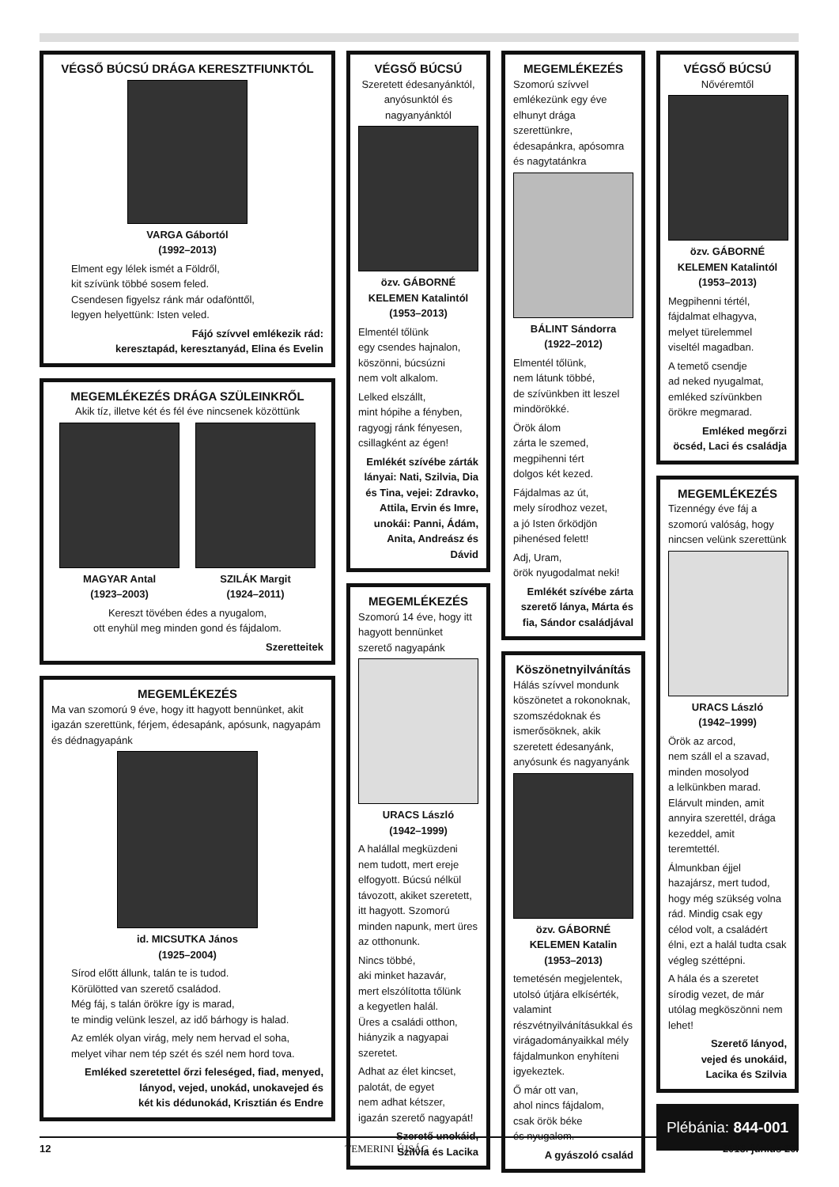VÉGSŐ BÚCSÚ DRÁGA KERESZTFIUNKTÓL
VARGA Gábortól
(1992–2013)
Elment egy lélek ismét a Földről,
kit szívünk többé sosem feled.
Csendesen figyelsz ránk már odafönttől,
legyen helyettünk: Isten veled.
Fájó szívvel emlékezik rád:
keresztapád, keresztanyád, Elina és Evelin
MEGEMLÉKEZÉS DRÁGA SZÜLEINKRŐL
Akik tíz, illetve két és fél éve nincsenek közöttünk
MAGYAR Antal
(1923–2003)
SZILÁK Margit
(1924–2011)
Kereszt tövében édes a nyugalom,
ott enyhül meg minden gond és fájdalom.
Szeretteitek
MEGEMLÉKEZÉS
Ma van szomorú 9 éve, hogy itt hagyott bennünket, akit igazán szerettünk, férjem, édesapánk, apósunk, nagyapám és dédnagyapánk
id. MICSUTKA János
(1925–2004)
Sírod előtt állunk, talán te is tudod.
Körülötted van szerető családod.
Még fáj, s talán örökre így is marad,
te mindig velünk leszel, az idő bárhogy is halad.
Az emlék olyan virág, mely nem hervad el soha,
melyet vihar nem tép szét és szél nem hord tova.
Emléked szeretettel őrzi feleséged, fiad, menyed,
lányod, vejed, unokád, unokavejed és
két kis dédunokád, Krisztián és Endre
VÉGSŐ BÚCSÚ
Szeretett édesanyánktól, anyósunktól és nagyanyánktól
özv. GÁBORNÉ KELEMEN Katalintól
(1953–2013)
Elmentél tőlünk
egy csendes hajnalon,
köszönni, búcsúzni
nem volt alkalom.
Lelked elszállt,
mint hópihe a fényben,
ragyogj ránk fényesen,
csillagként az égen!
Emlékét szívébe zárták lányai: Nati, Szilvia, Dia és Tina, vejei: Zdravko, Attila, Ervin és Imre, unokái: Panni, Ádám, Anita, Andreász és Dávid
MEGEMLÉKEZÉS
Szomorú 14 éve, hogy itt hagyott bennünket szerető nagyapánk
URACS László
(1942–1999)
A halállal megküzdeni nem tudott, mert ereje elfogyott. Búcsú nélkül távozott, akiket szeretett, itt hagyott. Szomorú minden napunk, mert üres az otthonunk.
Nincs többé,
aki minket hazavár,
mert elszólította tőlünk
a kegyetlen halál.
Üres a családi otthon,
hiányzik a nagyapai szeretet.
Adhat az élet kincset,
palotát, de egyet
nem adhat kétszer,
igazán szerető nagyapát!
Szerető unokáid,
Szilvia és Lacika
MEGEMLÉKEZÉS
Szomorú szívvel emlékezünk egy éve elhunyt drága szerettünkre, édesapánkra, apósomra és nagytatánkra
BÁLINT Sándorra
(1922–2012)
Elmentél tőlünk,
nem látunk többé,
de szívünkben itt leszel mindörökké.
Örök álom
zárta le szemed,
megpihenni tért
dolgos két kezed.
Fájdalmas az út,
mely sírodhoz vezet,
a jó Isten őrködjön
pihenésed felett!
Adj, Uram,
örök nyugodalmat neki!
Emlékét szívébe zárta szerető lánya, Márta és fia, Sándor családjával
Köszönetnyilvánítás
Hálás szívvel mondunk köszönetet a rokonoknak, szomszédoknak és ismerősöknek, akik szeretett édesanyánk, anyósunk és nagyanyánk
özv. GÁBORNÉ KELEMEN Katalin
(1953–2013)
temetésén megjelentek, utolsó útjára elkísérték, valamint részvétnyilvánításukkal és virágadományaikkal mély fájdalmunkon enyhíteni igyekeztek.
Ő már ott van,
ahol nincs fájdalom,
csak örök béke
és nyugalom.
A gyászoló család
VÉGSŐ BÚCSÚ
Nővéremtől
özv. GÁBORNÉ KELEMEN Katalintól
(1953–2013)
Megpihenni tértél,
fájdalmat elhagyva,
melyet türelemmel
viseltél magadban.
A temető csendje
ad neked nyugalmat,
emléked szívünkben
örökre megmarad.
Emléked megőrzi
öcséd, Laci és családja
MEGEMLÉKEZÉS
Tizennégy éve fáj a szomorú valóság, hogy nincsen velünk szerettünk
URACS László
(1942–1999)
Örök az arcod,
nem száll el a szavad,
minden mosolyod
a lelkünkben marad.
Elárvult minden, amit annyira szerettél, drága kezeddel, amit teremtettél.
Álmunkban éjjel hazajársz, mert tudod, hogy még szükség volna rád. Mindig csak egy célod volt, a családért élni, ezt a halál tudta csak végleg széttépni.
A hála és a szeretet sírodig vezet, de már utólag megköszönni nem lehet!
Szerető lányod,
vejed és unokáid,
Lacika és Szilvia
Plébánia: 844-001
12 TEMERINI ÚJSÁG 2013. június 20.